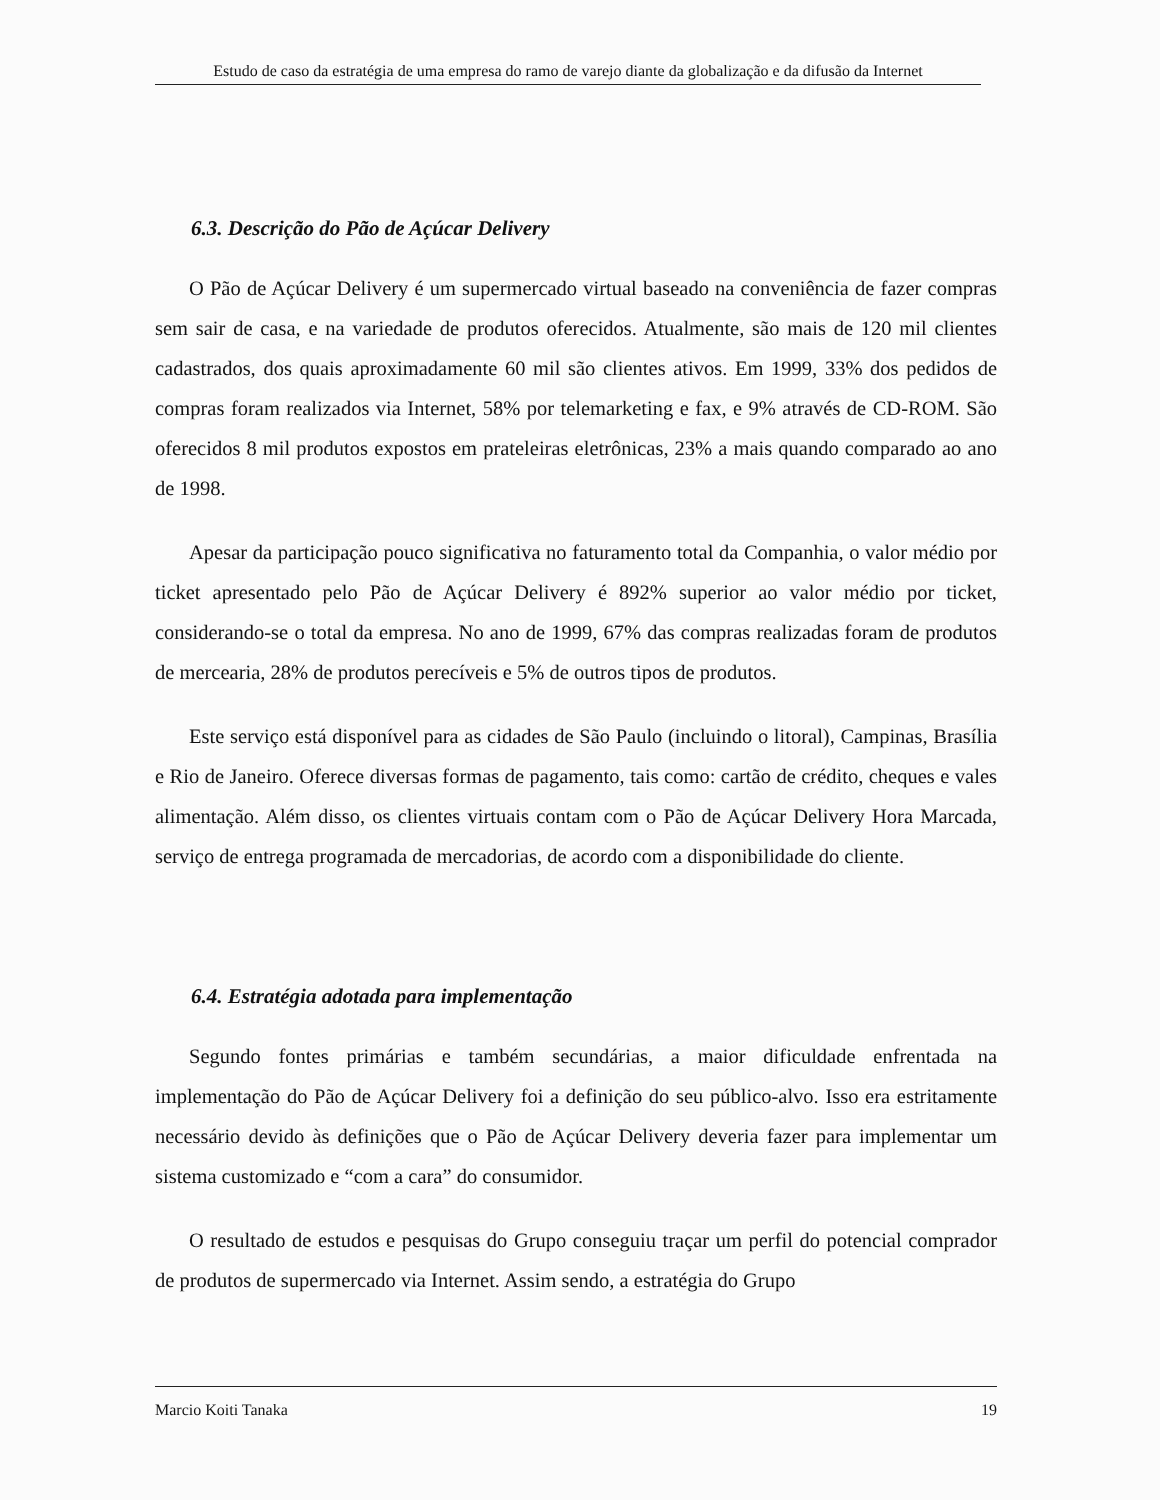Estudo de caso da estratégia de uma empresa do ramo de varejo diante da globalização e da difusão da Internet
6.3. Descrição do Pão de Açúcar Delivery
O Pão de Açúcar Delivery é um supermercado virtual baseado na conveniência de fazer compras sem sair de casa, e na variedade de produtos oferecidos. Atualmente, são mais de 120 mil clientes cadastrados, dos quais aproximadamente 60 mil são clientes ativos. Em 1999, 33% dos pedidos de compras foram realizados via Internet, 58% por telemarketing e fax, e 9% através de CD-ROM. São oferecidos 8 mil produtos expostos em prateleiras eletrônicas, 23% a mais quando comparado ao ano de 1998.
Apesar da participação pouco significativa no faturamento total da Companhia, o valor médio por ticket apresentado pelo Pão de Açúcar Delivery é 892% superior ao valor médio por ticket, considerando-se o total da empresa. No ano de 1999, 67% das compras realizadas foram de produtos de mercearia, 28% de produtos perecíveis e 5% de outros tipos de produtos.
Este serviço está disponível para as cidades de São Paulo (incluindo o litoral), Campinas, Brasília e Rio de Janeiro. Oferece diversas formas de pagamento, tais como: cartão de crédito, cheques e vales alimentação. Além disso, os clientes virtuais contam com o Pão de Açúcar Delivery Hora Marcada, serviço de entrega programada de mercadorias, de acordo com a disponibilidade do cliente.
6.4. Estratégia adotada para implementação
Segundo fontes primárias e também secundárias, a maior dificuldade enfrentada na implementação do Pão de Açúcar Delivery foi a definição do seu público-alvo. Isso era estritamente necessário devido às definições que o Pão de Açúcar Delivery deveria fazer para implementar um sistema customizado e “com a cara” do consumidor.
O resultado de estudos e pesquisas do Grupo conseguiu traçar um perfil do potencial comprador de produtos de supermercado via Internet. Assim sendo, a estratégia do Grupo
Marcio Koiti Tanaka 19